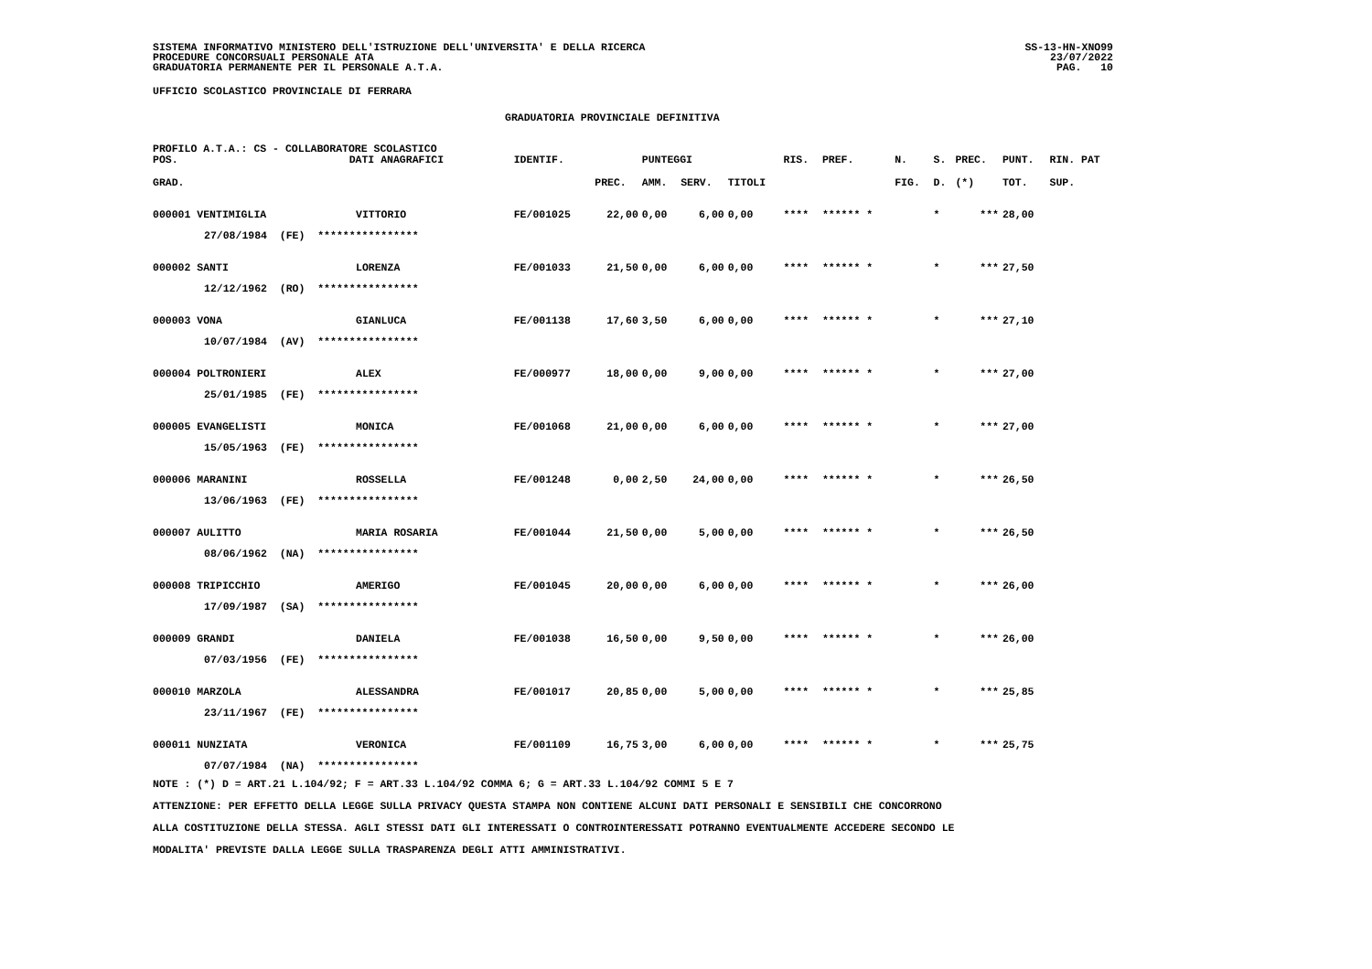SISTEMA INFORMATIVO MINISTERO DELL'ISTRUZIONE DELL'UNIVERSITA' E DELLA RICERCA
PROCEDURE CONCORSUALI PERSONALE ATA
GRADUATORIA PERMANENTE PER IL PERSONALE A.T.A.
SS-13-HN-XNO99
23/07/2022
PAG. 10
UFFICIO SCOLASTICO PROVINCIALE DI FERRARA
GRADUATORIA PROVINCIALE DEFINITIVA
PROFILO A.T.A.: CS - COLLABORATORE SCOLASTICO
| POS. | DATI ANAGRAFICI | | IDENTIF. | | PUNTEGGI | | | RIS. | PREF. | N. | S. | PREC. | PUNT. | RIN. PAT |
| --- | --- | --- | --- | --- | --- | --- | --- | --- | --- | --- | --- | --- | --- | --- |
| GRAD. | | | | PREC. | AMM. | SERV. | TITOLI | | | FIG. | D. | (*) | TOT. | SUP. |
| 000001 VENTIMIGLIA | | VITTORIO | FE/001025 | 22,00 | 0,00 | 6,00 | 0,00 | **** | ****** * | | * | *** | 28,00 | |
| 27/08/1984 (FE) **************** | | | | | | | | | | | | | | |
| 000002 SANTI | | LORENZA | FE/001033 | 21,50 | 0,00 | 6,00 | 0,00 | **** | ****** * | | * | *** | 27,50 | |
| 12/12/1962 (RO) **************** | | | | | | | | | | | | | | |
| 000003 VONA | | GIANLUCA | FE/001138 | 17,60 | 3,50 | 6,00 | 0,00 | **** | ****** * | | * | *** | 27,10 | |
| 10/07/1984 (AV) **************** | | | | | | | | | | | | | | |
| 000004 POLTRONIERI | | ALEX | FE/000977 | 18,00 | 0,00 | 9,00 | 0,00 | **** | ****** * | | * | *** | 27,00 | |
| 25/01/1985 (FE) **************** | | | | | | | | | | | | | | |
| 000005 EVANGELISTI | | MONICA | FE/001068 | 21,00 | 0,00 | 6,00 | 0,00 | **** | ****** * | | * | *** | 27,00 | |
| 15/05/1963 (FE) **************** | | | | | | | | | | | | | | |
| 000006 MARANINI | | ROSSELLA | FE/001248 | 0,00 | 2,50 | 24,00 | 0,00 | **** | ****** * | | * | *** | 26,50 | |
| 13/06/1963 (FE) **************** | | | | | | | | | | | | | | |
| 000007 AULITTO | | MARIA ROSARIA | FE/001044 | 21,50 | 0,00 | 5,00 | 0,00 | **** | ****** * | | * | *** | 26,50 | |
| 08/06/1962 (NA) **************** | | | | | | | | | | | | | | |
| 000008 TRIPICCHIO | | AMERIGO | FE/001045 | 20,00 | 0,00 | 6,00 | 0,00 | **** | ****** * | | * | *** | 26,00 | |
| 17/09/1987 (SA) **************** | | | | | | | | | | | | | | |
| 000009 GRANDI | | DANIELA | FE/001038 | 16,50 | 0,00 | 9,50 | 0,00 | **** | ****** * | | * | *** | 26,00 | |
| 07/03/1956 (FE) **************** | | | | | | | | | | | | | | |
| 000010 MARZOLA | | ALESSANDRA | FE/001017 | 20,85 | 0,00 | 5,00 | 0,00 | **** | ****** * | | * | *** | 25,85 | |
| 23/11/1967 (FE) **************** | | | | | | | | | | | | | | |
| 000011 NUNZIATA | | VERONICA | FE/001109 | 16,75 | 3,00 | 6,00 | 0,00 | **** | ****** * | | * | *** | 25,75 | |
| 07/07/1984 (NA) **************** | | | | | | | | | | | | | | |
NOTE : (*) D = ART.21 L.104/92; F = ART.33 L.104/92 COMMA 6; G = ART.33 L.104/92 COMMI 5 E 7
ATTENZIONE: PER EFFETTO DELLA LEGGE SULLA PRIVACY QUESTA STAMPA NON CONTIENE ALCUNI DATI PERSONALI E SENSIBILI CHE CONCORRONO
ALLA COSTITUZIONE DELLA STESSA. AGLI STESSI DATI GLI INTERESSATI O CONTROINTERESSATI POTRANNO EVENTUALMENTE ACCEDERE SECONDO LE
MODALITA' PREVISTE DALLA LEGGE SULLA TRASPARENZA DEGLI ATTI AMMINISTRATIVI.